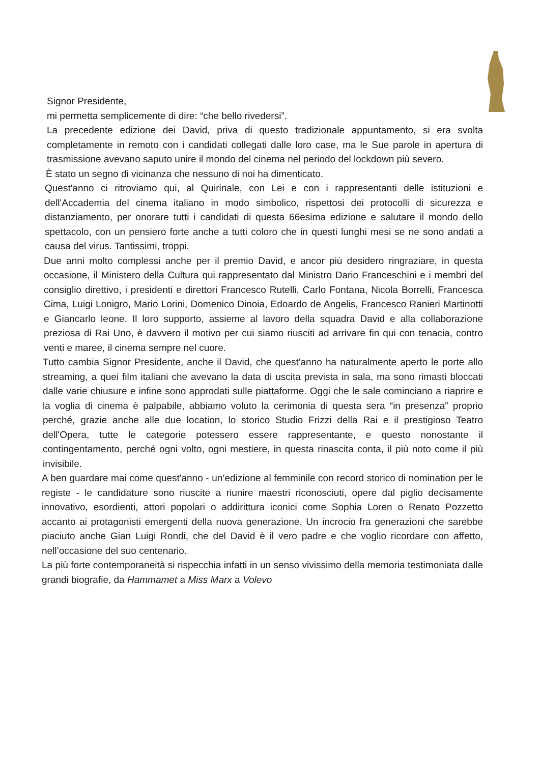Signor Presidente,
mi permetta semplicemente di dire: “che bello rivedersi”.
La precedente edizione dei David, priva di questo tradizionale appuntamento, si era svolta completamente in remoto con i candidati collegati dalle loro case, ma le Sue parole in apertura di trasmissione avevano saputo unire il mondo del cinema nel periodo del lockdown più severo.
È stato un segno di vicinanza che nessuno di noi ha dimenticato.
Quest'anno ci ritroviamo qui, al Quirinale, con Lei e con i rappresentanti delle istituzioni e dell'Accademia del cinema italiano in modo simbolico, rispettosi dei protocolli di sicurezza e distanziamento, per onorare tutti i candidati di questa 66esima edizione e salutare il mondo dello spettacolo, con un pensiero forte anche a tutti coloro che in questi lunghi mesi se ne sono andati a causa del virus. Tantissimi, troppi.
Due anni molto complessi anche per il premio David, e ancor più desidero ringraziare, in questa occasione, il Ministero della Cultura qui rappresentato dal Ministro Dario Franceschini e i membri del consiglio direttivo, i presidenti e direttori Francesco Rutelli, Carlo Fontana, Nicola Borrelli, Francesca Cima, Luigi Lonigro, Mario Lorini, Domenico Dinoia, Edoardo de Angelis, Francesco Ranieri Martinotti e Giancarlo leone. Il loro supporto, assieme al lavoro della squadra David e alla collaborazione preziosa di Rai Uno, è davvero il motivo per cui siamo riusciti ad arrivare fin qui con tenacia, contro venti e maree, il cinema sempre nel cuore.
Tutto cambia Signor Presidente, anche il David, che quest'anno ha naturalmente aperto le porte allo streaming, a quei film italiani che avevano la data di uscita prevista in sala, ma sono rimasti bloccati dalle varie chiusure e infine sono approdati sulle piattaforme. Oggi che le sale cominciano a riaprire e la voglia di cinema è palpabile, abbiamo voluto la cerimonia di questa sera “in presenza” proprio perché, grazie anche alle due location, lo storico Studio Frizzi della Rai e il prestigioso Teatro dell'Opera, tutte le categorie potessero essere rappresentante, e questo nonostante il contingentamento, perché ogni volto, ogni mestiere, in questa rinascita conta, il più noto come il più invisibile.
A ben guardare mai come quest'anno - un’edizione al femminile con record storico di nomination per le registe - le candidature sono riuscite a riunire maestri riconosciuti, opere dal piglio decisamente innovativo, esordienti, attori popolari o addirittura iconici come Sophia Loren o Renato Pozzetto accanto ai protagonisti emergenti della nuova generazione. Un incrocio fra generazioni che sarebbe piaciuto anche Gian Luigi Rondi, che del David è il vero padre e che voglio ricordare con affetto, nell’occasione del suo centenario.
La più forte contemporaneità si rispecchia infatti in un senso vivissimo della memoria testimoniata dalle grandi biografie, da Hammamet a Miss Marx a Volevo